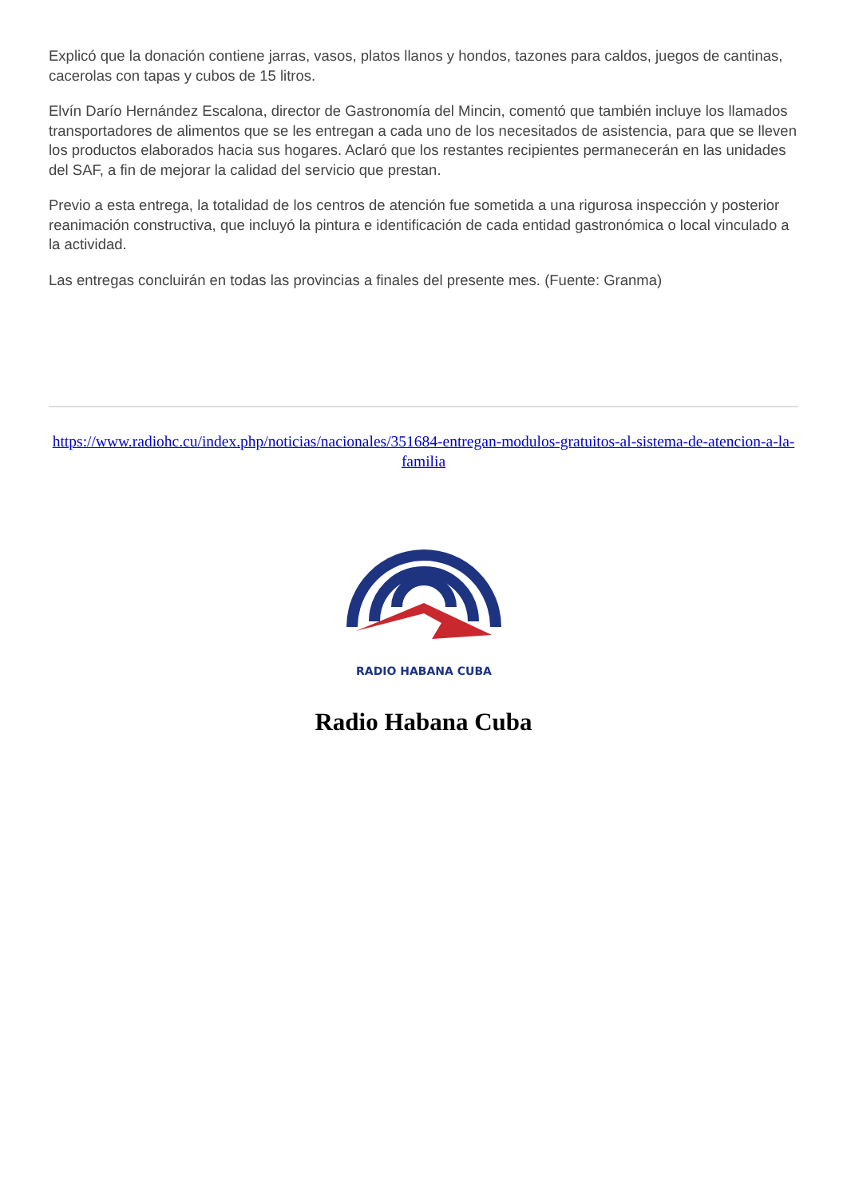Explicó que la donación contiene jarras, vasos, platos llanos y hondos, tazones para caldos, juegos de cantinas, cacerolas con tapas y cubos de 15 litros.
Elvín Darío Hernández Escalona, director de Gastronomía del Mincin, comentó que también incluye los llamados transportadores de alimentos que se les entregan a cada uno de los necesitados de asistencia, para que se lleven los productos elaborados hacia sus hogares. Aclaró que los restantes recipientes permanecerán en las unidades del SAF, a fin de mejorar la calidad del servicio que prestan.
Previo a esta entrega, la totalidad de los centros de atención fue sometida a una rigurosa inspección y posterior reanimación constructiva, que incluyó la pintura e identificación de cada entidad gastronómica o local vinculado a la actividad.
Las entregas concluirán en todas las provincias a finales del presente mes. (Fuente: Granma)
https://www.radiohc.cu/index.php/noticias/nacionales/351684-entregan-modulos-gratuitos-al-sistema-de-atencion-a-la-familia
RADIO HABANA CUBA
Radio Habana Cuba